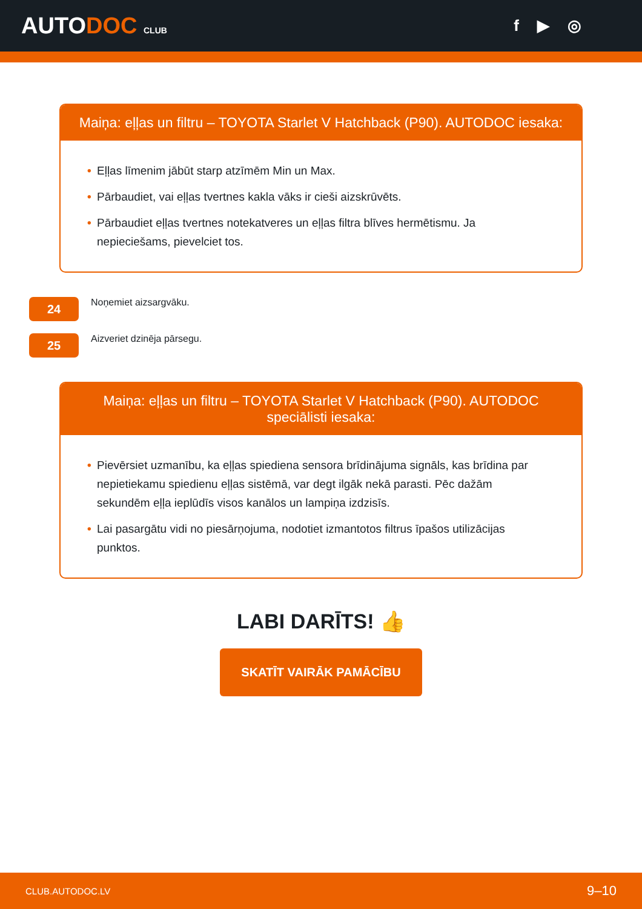AUTODOC CLUB
f ▶ ◎
Maiņa: eļļas un filtru – TOYOTA Starlet V Hatchback (P90). AUTODOC iesaka:
• Eļļas līmenim jābūt starp atzīmēm Min un Max.
• Pārbaudiet, vai eļļas tvertnes kakla vāks ir cieši aizskrūvēts.
• Pārbaudiet eļļas tvertnes notekatveres un eļļas filtra blīves hermētismu. Ja nepieciešams, pievelciet tos.
24
Noņemiet aizsargvāku.
25
Aizveriet dzinēja pārsegu.
Maiņa: eļļas un filtru – TOYOTA Starlet V Hatchback (P90). AUTODOC
speciālisti iesaka:
• Pievērsiet uzmanību, ka eļļas spiediena sensora brīdinājuma signāls, kas brīdina par nepietiekamu spiedienu eļļas sistēmā, var degt ilgāk nekā parasti. Pēc dažām sekundēm eļļa ieplūdīs visos kanālos un lampiņa izdzisīs.
• Lai pasargātu vidi no piesārņojuma, nodotiet izmantotos filtrus īpašos utilizācijas punktos.
LABI DARĪTS! 👍
SKATĪT VAIRĀK PAMĀCĪBU
CLUB.AUTODOC.LV 9–10